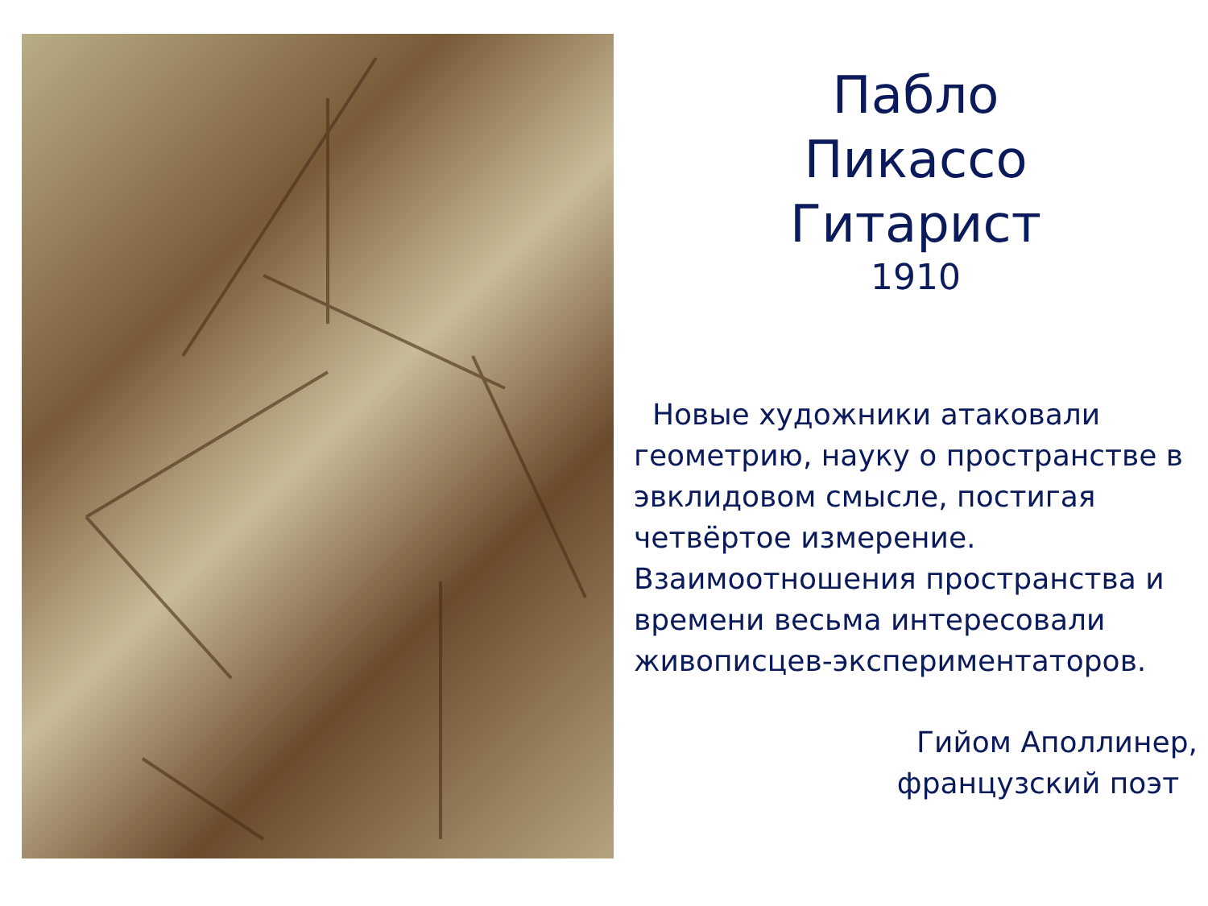Пабло
Пикассо
Гитарист
1910
Новые художники атаковали геометрию, науку о пространстве в эвклидовом смысле, постигая четвёртое измерение. Взаимоотношения пространства и времени весьма интересовали живописцев-экспериментаторов.
Гийом Аполлинер,
французский поэт